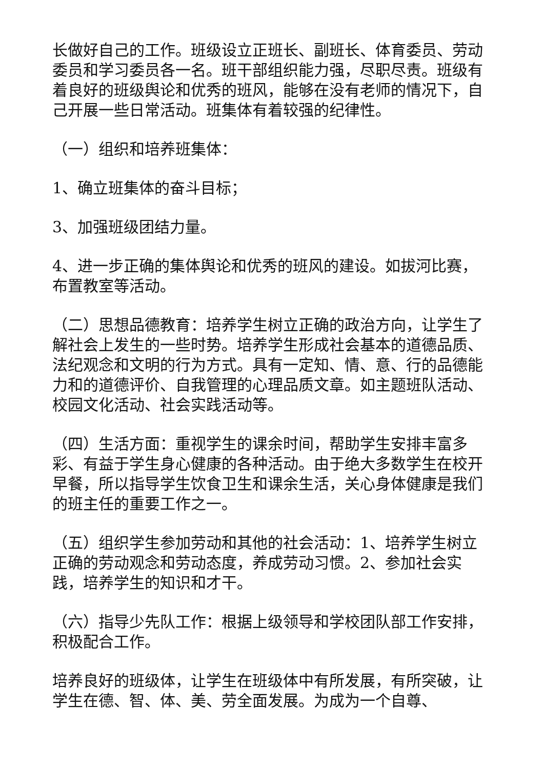长做好自己的工作。班级设立正班长、副班长、体育委员、劳动委员和学习委员各一名。班干部组织能力强，尽职尽责。班级有着良好的班级舆论和优秀的班风，能够在没有老师的情况下，自己开展一些日常活动。班集体有着较强的纪律性。
（一）组织和培养班集体：
1、确立班集体的奋斗目标；
3、加强班级团结力量。
4、进一步正确的集体舆论和优秀的班风的建设。如拔河比赛，布置教室等活动。
（二）思想品德教育：培养学生树立正确的政治方向，让学生了解社会上发生的一些时势。培养学生形成社会基本的道德品质、法纪观念和文明的行为方式。具有一定知、情、意、行的品德能力和的道德评价、自我管理的心理品质文章。如主题班队活动、校园文化活动、社会实践活动等。
（四）生活方面：重视学生的课余时间，帮助学生安排丰富多彩、有益于学生身心健康的各种活动。由于绝大多数学生在校开早餐，所以指导学生饮食卫生和课余生活，关心身体健康是我们的班主任的重要工作之一。
（五）组织学生参加劳动和其他的社会活动：1、培养学生树立正确的劳动观念和劳动态度，养成劳动习惯。2、参加社会实践，培养学生的知识和才干。
（六）指导少先队工作：根据上级领导和学校团队部工作安排，积极配合工作。
培养良好的班级体，让学生在班级体中有所发展，有所突破，让学生在德、智、体、美、劳全面发展。为成为一个自尊、